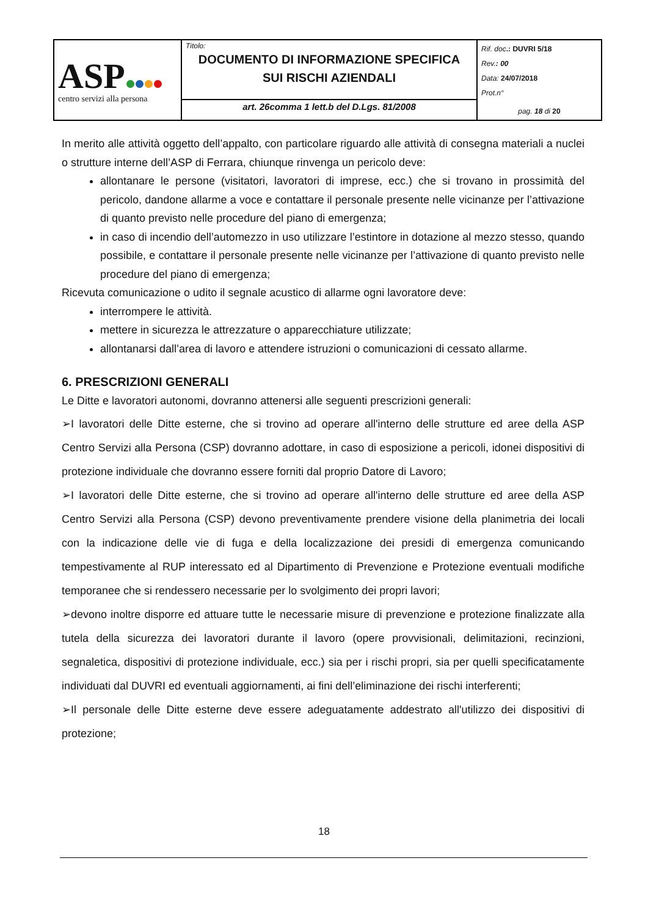| ASP centro servizi alla persona | Titolo: DOCUMENTO DI INFORMAZIONE SPECIFICA SUI RISCHI AZIENDALI | Rif. doc .: DUVRI 5/18 Rev. : 00 Data: 24/07/2018 Prot.n° pag. 18 di 20 |
| | art. 26comma 1 lett.b del D.Lgs. 81/2008 | |
In merito alle attività oggetto dell’appalto, con particolare riguardo alle attività di consegna materiali a nuclei o strutture interne dell’ASP di Ferrara, chiunque rinvenga un pericolo deve:
allontanare le persone (visitatori, lavoratori di imprese, ecc.) che si trovano in prossimità del pericolo, dandone allarme a voce e contattare il personale presente nelle vicinanze per l’attivazione di quanto previsto nelle procedure del piano di emergenza;
in caso di incendio dell’automezzo in uso utilizzare l’estintore in dotazione al mezzo stesso, quando possibile, e contattare il personale presente nelle vicinanze per l’attivazione di quanto previsto nelle procedure del piano di emergenza;
Ricevuta comunicazione o udito il segnale acustico di allarme ogni lavoratore deve:
interrompere le attività.
mettere in sicurezza le attrezzature o apparecchiature utilizzate;
allontanarsi dall’area di lavoro e attendere istruzioni o comunicazioni di cessato allarme.
6. PRESCRIZIONI GENERALI
Le Ditte e lavoratori autonomi, dovranno attenersi alle seguenti prescrizioni generali:
➢I lavoratori delle Ditte esterne, che si trovino ad operare all'interno delle strutture ed aree della ASP Centro Servizi alla Persona (CSP) dovranno adottare, in caso di esposizione a pericoli, idonei dispositivi di protezione individuale che dovranno essere forniti dal proprio Datore di Lavoro;
➢I lavoratori delle Ditte esterne, che si trovino ad operare all'interno delle strutture ed aree della ASP Centro Servizi alla Persona (CSP) devono preventivamente prendere visione della planimetria dei locali con la indicazione delle vie di fuga e della localizzazione dei presidi di emergenza comunicando tempestivamente al RUP interessato ed al Dipartimento di Prevenzione e Protezione eventuali modifiche temporanee che si rendessero necessarie per lo svolgimento dei propri lavori;
➢devono inoltre disporre ed attuare tutte le necessarie misure di prevenzione e protezione finalizzate alla tutela della sicurezza dei lavoratori durante il lavoro (opere provvisionali, delimitazioni, recinzioni, segnaletica, dispositivi di protezione individuale, ecc.) sia per i rischi propri, sia per quelli specificatamente individuati dal DUVRI ed eventuali aggiornamenti, ai fini dell’eliminazione dei rischi interferenti;
➢Il personale delle Ditte esterne deve essere adeguatamente addestrato all'utilizzo dei dispositivi di protezione;
18